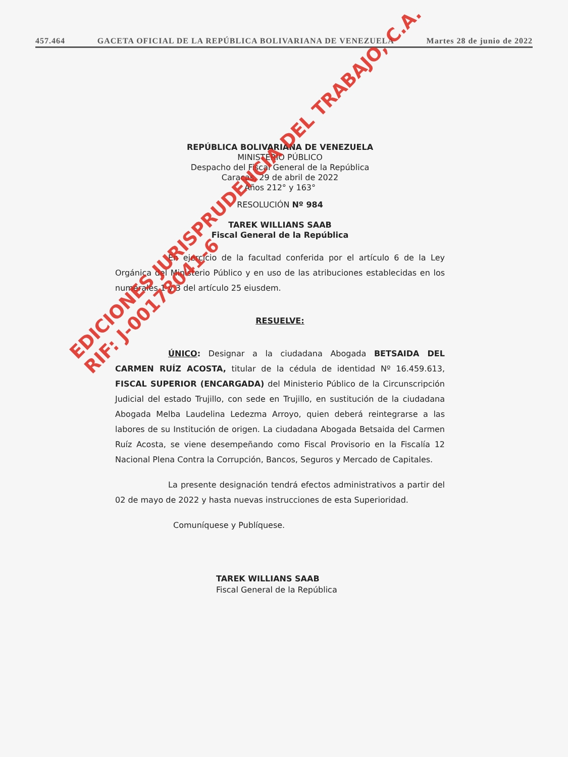457.464 GACETA OFICIAL DE LA REPÚBLICA BOLIVARIANA DE VENEZUELA Martes 28 de junio de 2022
REPÚBLICA BOLIVARIANA DE VENEZUELA
MINISTERIO PÚBLICO
Despacho del Fiscal General de la República
Caracas, 29 de abril de 2022
Años 212° y 163°
RESOLUCIÓN Nº 984
TAREK WILLIANS SAAB
Fiscal General de la República
En ejercicio de la facultad conferida por el artículo 6 de la Ley Orgánica del Ministerio Público y en uso de las atribuciones establecidas en los numerales 1 y 3 del artículo 25 eiusdem.
RESUELVE:
ÚNICO: Designar a la ciudadana Abogada BETSAIDA DEL CARMEN RUÍZ ACOSTA, titular de la cédula de identidad Nº 16.459.613, FISCAL SUPERIOR (ENCARGADA) del Ministerio Público de la Circunscripción Judicial del estado Trujillo, con sede en Trujillo, en sustitución de la ciudadana Abogada Melba Laudelina Ledezma Arroyo, quien deberá reintegrarse a las labores de su Institución de origen. La ciudadana Abogada Betsaida del Carmen Ruíz Acosta, se viene desempeñando como Fiscal Provisorio en la Fiscalía 12 Nacional Plena Contra la Corrupción, Bancos, Seguros y Mercado de Capitales.
La presente designación tendrá efectos administrativos a partir del 02 de mayo de 2022 y hasta nuevas instrucciones de esta Superioridad.
Comuníquese y Publíquese.
TAREK WILLIANS SAAB
Fiscal General de la República
EDICIONES JURISPRUDENCIA DEL TRABAJO, C.A.
RIF: J-00178041-6